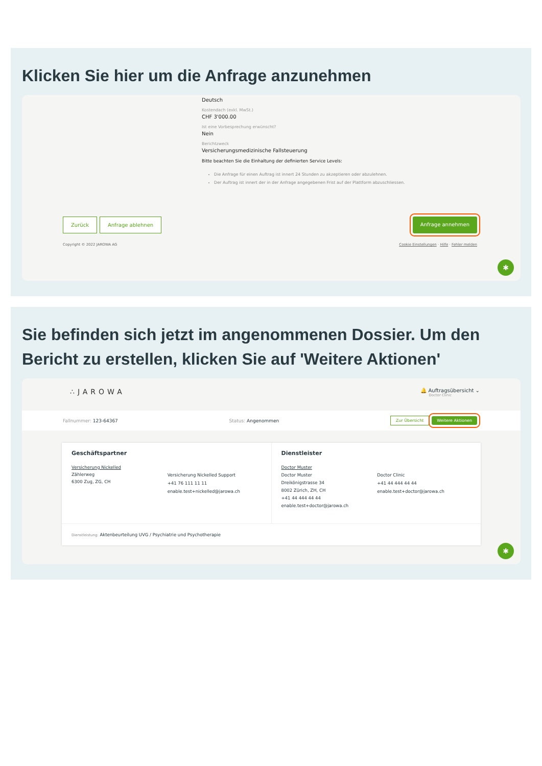Klicken Sie hier um die Anfrage anzunehmen
Deutsch
Kostendach (exkl. MwSt.)
CHF 3'000.00
Ist eine Vorbesprechung erwünscht?
Nein
Berichtzweck
Versicherungsmedizinische Fallsteuerung
Bitte beachten Sie die Einhaltung der definierten Service Levels:
Die Anfrage für einen Auftrag ist innert 24 Stunden zu akzeptieren oder abzulehnen.
Der Auftrag ist innert der in der Anfrage angegebenen Frist auf der Plattform abzuschliessen.
Zurück Anfrage ablehnen Anfrage annehmen
Copyright © 2022 JAROWA AG Cookie Einstellungen · Hilfe · Fehler melden
✱
Sie befinden sich jetzt im angenommenen Dossier. Um den Bericht zu erstellen, klicken Sie auf 'Weitere Aktionen'
∴JAROWA
🔔 Auftragsübersicht ⌄
Doctor Clinic
Fallnummer: 123-64367 Status: Angenommen Zur Übersicht Weitere Aktionen
Geschäftspartner
Versicherung Nickelled
Zählerweg
6300 Zug, ZG, CH
Versicherung Nickelled Support
+41 76 111 11 11
enable.test+nickelled@jarowa.ch
Dienstleister
Doctor Muster
Doctor Muster
Dreikönigstrasse 34
8002 Zürich, ZH, CH
+41 44 444 44 44
enable.test+doctor@jarowa.ch
Doctor Clinic
+41 44 444 44 44
enable.test+doctor@jarowa.ch
Dienstleistung: Aktenbeurteilung UVG / Psychiatrie und Psychotherapie
✱